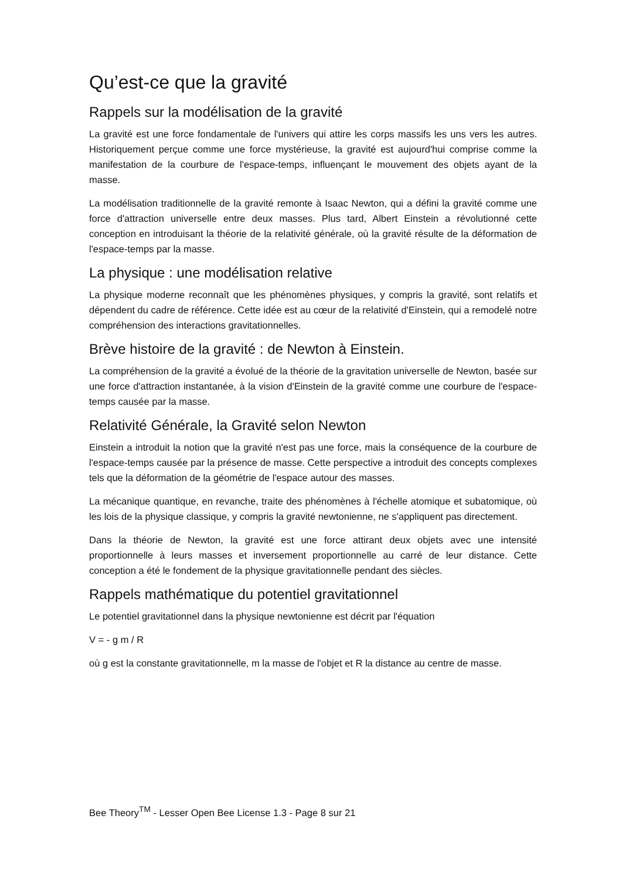Qu’est-ce que la gravité
Rappels sur la modélisation de la gravité
La gravité est une force fondamentale de l'univers qui attire les corps massifs les uns vers les autres. Historiquement perçue comme une force mystérieuse, la gravité est aujourd'hui comprise comme la manifestation de la courbure de l'espace-temps, influençant le mouvement des objets ayant de la masse.
La modélisation traditionnelle de la gravité remonte à Isaac Newton, qui a défini la gravité comme une force d'attraction universelle entre deux masses. Plus tard, Albert Einstein a révolutionné cette conception en introduisant la théorie de la relativité générale, où la gravité résulte de la déformation de l'espace-temps par la masse.
La physique : une modélisation relative
La physique moderne reconnaît que les phénomènes physiques, y compris la gravité, sont relatifs et dépendent du cadre de référence. Cette idée est au cœur de la relativité d'Einstein, qui a remodelé notre compréhension des interactions gravitationnelles.
Brève histoire de la gravité : de Newton à Einstein.
La compréhension de la gravité a évolué de la théorie de la gravitation universelle de Newton, basée sur une force d'attraction instantanée, à la vision d'Einstein de la gravité comme une courbure de l'espace-temps causée par la masse.
Relativité Générale, la Gravité selon Newton
Einstein a introduit la notion que la gravité n'est pas une force, mais la conséquence de la courbure de l'espace-temps causée par la présence de masse. Cette perspective a introduit des concepts complexes tels que la déformation de la géométrie de l'espace autour des masses.
La mécanique quantique, en revanche, traite des phénomènes à l'échelle atomique et subatomique, où les lois de la physique classique, y compris la gravité newtonienne, ne s'appliquent pas directement.
Dans la théorie de Newton, la gravité est une force attirant deux objets avec une intensité proportionnelle à leurs masses et inversement proportionnelle au carré de leur distance. Cette conception a été le fondement de la physique gravitationnelle pendant des siècles.
Rappels mathématique du potentiel gravitationnel
Le potentiel gravitationnel dans la physique newtonienne est décrit par l'équation
V = - g m / R
où g est la constante gravitationnelle, m la masse de l'objet et R la distance au centre de masse.
Bee Theory<sup>TM</sup> - Lesser Open Bee License 1.3 - Page 8 sur 21